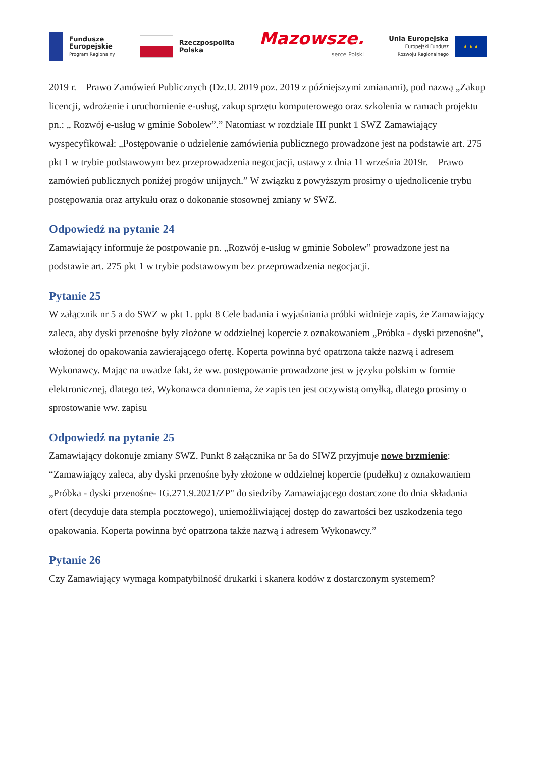Fundusze
Europejskie
Program Regionalny
Rzeczpospolita
Polska
Mazowsze.
serce Polski
Unia Europejska
Europejski Fundusz
Rozwoju Regionalnego
★ ★ ★
2019 r. – Prawo Zamówień Publicznych (Dz.U. 2019 poz. 2019 z późniejszymi zmianami), pod nazwą „Zakup licencji, wdrożenie i uruchomienie e-usług, zakup sprzętu komputerowego oraz szkolenia w ramach projektu pn.: „ Rozwój e-usług w gminie Sobolew”.” Natomiast w rozdziale III punkt 1 SWZ Zamawiający wyspecyfikował: „Postępowanie o udzielenie zamówienia publicznego prowadzone jest na podstawie art. 275 pkt 1 w trybie podstawowym bez przeprowadzenia negocjacji, ustawy z dnia 11 września 2019r. – Prawo zamówień publicznych poniżej progów unijnych.” W związku z powyższym prosimy o ujednolicenie trybu postępowania oraz artykułu oraz o dokonanie stosownej zmiany w SWZ.
Odpowiedź na pytanie 24
Zamawiający informuje że postpowanie pn. „Rozwój e-usług w gminie Sobolew” prowadzone jest na podstawie art. 275 pkt 1 w trybie podstawowym bez przeprowadzenia negocjacji.
Pytanie 25
W załącznik nr 5 a do SWZ w pkt 1. ppkt 8 Cele badania i wyjaśniania próbki widnieje zapis, że Zamawiający zaleca, aby dyski przenośne były złożone w oddzielnej kopercie z oznakowaniem „Próbka - dyski przenośne", włożonej do opakowania zawierającego ofertę. Koperta powinna być opatrzona także nazwą i adresem Wykonawcy. Mając na uwadze fakt, że ww. postępowanie prowadzone jest w języku polskim w formie elektronicznej, dlatego też, Wykonawca domniema, że zapis ten jest oczywistą omyłką, dlatego prosimy o sprostowanie ww. zapisu
Odpowiedź na pytanie 25
Zamawiający dokonuje zmiany SWZ. Punkt 8 załącznika nr 5a do SIWZ przyjmuje nowe brzmienie: “Zamawiający zaleca, aby dyski przenośne były złożone w oddzielnej kopercie (pudełku) z oznakowaniem „Próbka - dyski przenośne- IG.271.9.2021/ZP" do siedziby Zamawiającego dostarczone do dnia składania ofert (decyduje data stempla pocztowego), uniemożliwiającej dostęp do zawartości bez uszkodzenia tego opakowania. Koperta powinna być opatrzona także nazwą i adresem Wykonawcy.”
Pytanie 26
Czy Zamawiający wymaga kompatybilność drukarki i skanera kodów z dostarczonym systemem?